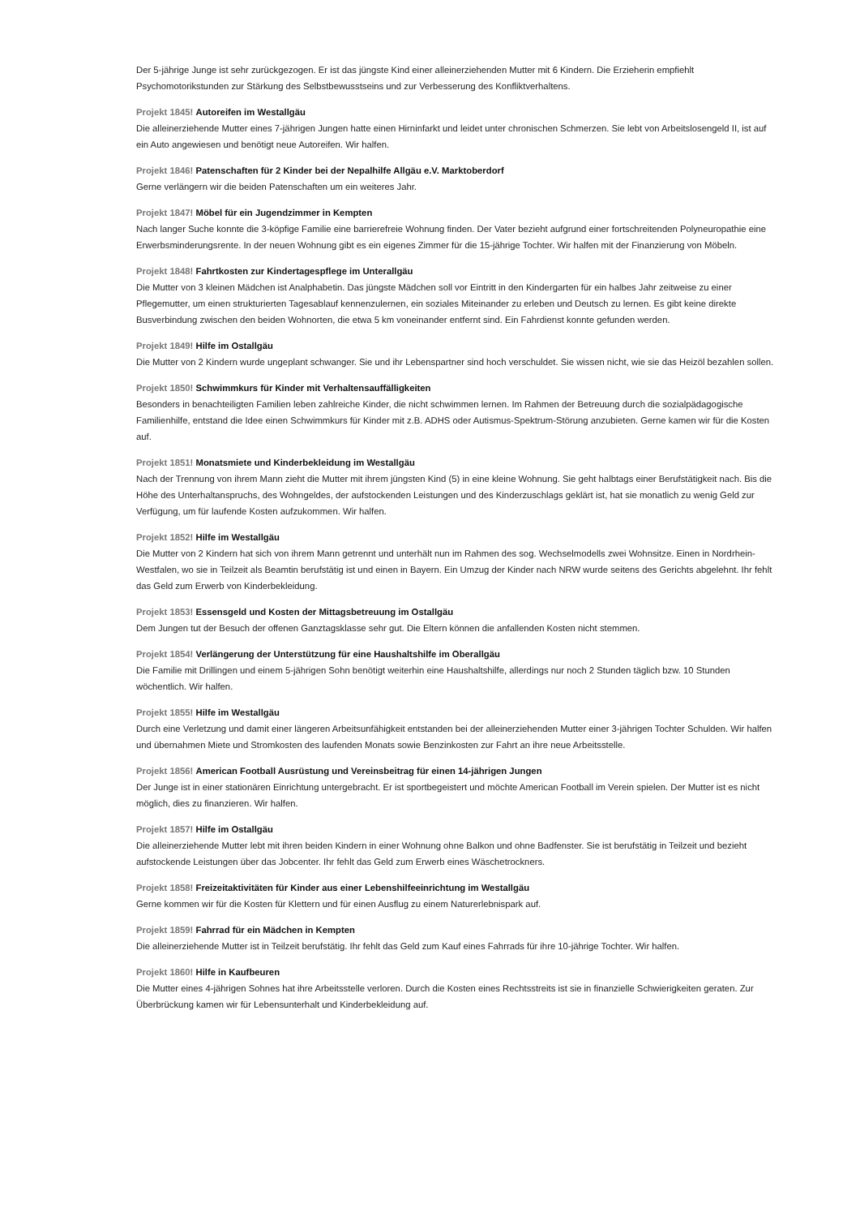Der 5-jährige Junge ist sehr zurückgezogen. Er ist das jüngste Kind einer alleinerziehenden Mutter mit 6 Kindern. Die Erzieherin empfiehlt Psychomotorikstunden zur Stärkung des Selbstbewusstseins und zur Verbesserung des Konfliktverhaltens.
Projekt 1845! Autoreifen im Westallgäu
Die alleinerziehende Mutter eines 7-jährigen Jungen hatte einen Hirninfarkt und leidet unter chronischen Schmerzen. Sie lebt von Arbeitslosengeld II, ist auf ein Auto angewiesen und benötigt neue Autoreifen. Wir halfen.
Projekt 1846! Patenschaften für 2 Kinder bei der Nepalhilfe Allgäu e.V. Marktoberdorf
Gerne verlängern wir die beiden Patenschaften um ein weiteres Jahr.
Projekt 1847! Möbel für ein Jugendzimmer in Kempten
Nach langer Suche konnte die 3-köpfige Familie eine barrierefreie Wohnung finden. Der Vater bezieht aufgrund einer fortschreitenden Polyneuropathie eine Erwerbsminderungsrente. In der neuen Wohnung gibt es ein eigenes Zimmer für die 15-jährige Tochter. Wir halfen mit der Finanzierung von Möbeln.
Projekt 1848! Fahrtkosten zur Kindertagespflege im Unterallgäu
Die Mutter von 3 kleinen Mädchen ist Analphabetin. Das jüngste Mädchen soll vor Eintritt in den Kindergarten für ein halbes Jahr zeitweise zu einer Pflegemutter, um einen strukturierten Tagesablauf kennenzulernen, ein soziales Miteinander zu erleben und Deutsch zu lernen. Es gibt keine direkte Busverbindung zwischen den beiden Wohnorten, die etwa 5 km voneinander entfernt sind. Ein Fahrdienst konnte gefunden werden.
Projekt 1849! Hilfe im Ostallgäu
Die Mutter von 2 Kindern wurde ungeplant schwanger. Sie und ihr Lebenspartner sind hoch verschuldet. Sie wissen nicht, wie sie das Heizöl bezahlen sollen.
Projekt 1850! Schwimmkurs für Kinder mit Verhaltensauffälligkeiten
Besonders in benachteiligten Familien leben zahlreiche Kinder, die nicht schwimmen lernen. Im Rahmen der Betreuung durch die sozialpädagogische Familienhilfe, entstand die Idee einen Schwimmkurs für Kinder mit z.B. ADHS oder Autismus-Spektrum-Störung anzubieten. Gerne kamen wir für die Kosten auf.
Projekt 1851! Monatsmiete und Kinderbekleidung im Westallgäu
Nach der Trennung von ihrem Mann zieht die Mutter mit ihrem jüngsten Kind (5) in eine kleine Wohnung. Sie geht halbtags einer Berufstätigkeit nach. Bis die Höhe des Unterhaltanspruchs, des Wohngeldes, der aufstockenden Leistungen und des Kinderzuschlags geklärt ist, hat sie monatlich zu wenig Geld zur Verfügung, um für laufende Kosten aufzukommen. Wir halfen.
Projekt 1852! Hilfe im Westallgäu
Die Mutter von 2 Kindern hat sich von ihrem Mann getrennt und unterhält nun im Rahmen des sog. Wechselmodells zwei Wohnsitze. Einen in Nordrhein-Westfalen, wo sie in Teilzeit als Beamtin berufstätig ist und einen in Bayern. Ein Umzug der Kinder nach NRW wurde seitens des Gerichts abgelehnt. Ihr fehlt das Geld zum Erwerb von Kinderbekleidung.
Projekt 1853! Essensgeld und Kosten der Mittagsbetreuung im Ostallgäu
Dem Jungen tut der Besuch der offenen Ganztagsklasse sehr gut. Die Eltern können die anfallenden Kosten nicht stemmen.
Projekt 1854! Verlängerung der Unterstützung für eine Haushaltshilfe im Oberallgäu
Die Familie mit Drillingen und einem 5-jährigen Sohn benötigt weiterhin eine Haushaltshilfe, allerdings nur noch 2 Stunden täglich bzw. 10 Stunden wöchentlich. Wir halfen.
Projekt 1855! Hilfe im Westallgäu
Durch eine Verletzung und damit einer längeren Arbeitsunfähigkeit entstanden bei der alleinerziehenden Mutter einer 3-jährigen Tochter Schulden. Wir halfen und übernahmen Miete und Stromkosten des laufenden Monats sowie Benzinkosten zur Fahrt an ihre neue Arbeitsstelle.
Projekt 1856! American Football Ausrüstung und Vereinsbeitrag für einen 14-jährigen Jungen
Der Junge ist in einer stationären Einrichtung untergebracht. Er ist sportbegeistert und möchte American Football im Verein spielen. Der Mutter ist es nicht möglich, dies zu finanzieren. Wir halfen.
Projekt 1857! Hilfe im Ostallgäu
Die alleinerziehende Mutter lebt mit ihren beiden Kindern in einer Wohnung ohne Balkon und ohne Badfenster. Sie ist berufstätig in Teilzeit und bezieht aufstockende Leistungen über das Jobcenter. Ihr fehlt das Geld zum Erwerb eines Wäschetrockners.
Projekt 1858! Freizeitaktivitäten für Kinder aus einer Lebenshilfeeinrichtung im Westallgäu
Gerne kommen wir für die Kosten für Klettern und für einen Ausflug zu einem Naturerlebnispark auf.
Projekt 1859! Fahrrad für ein Mädchen in Kempten
Die alleinerziehende Mutter ist in Teilzeit berufstätig. Ihr fehlt das Geld zum Kauf eines Fahrrads für ihre 10-jährige Tochter. Wir halfen.
Projekt 1860! Hilfe in Kaufbeuren
Die Mutter eines 4-jährigen Sohnes hat ihre Arbeitsstelle verloren. Durch die Kosten eines Rechtsstreits ist sie in finanzielle Schwierigkeiten geraten. Zur Überbrückung kamen wir für Lebensunterhalt und Kinderbekleidung auf.